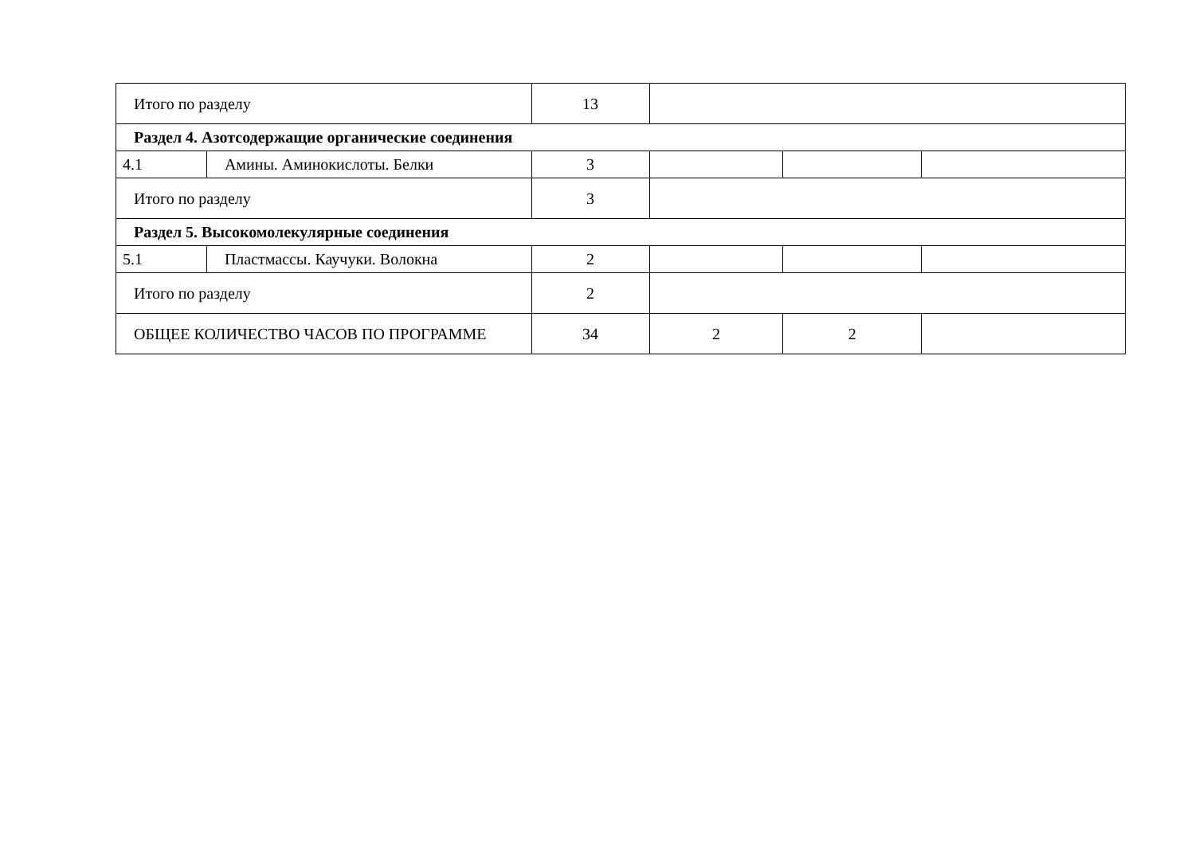| Итого по разделу | | 13 | | | |
| Раздел 4. Азотсодержащие органические соединения | | | | | |
| 4.1 | Амины. Аминокислоты. Белки | 3 | | | |
| Итого по разделу | | 3 | | | |
| Раздел 5. Высокомолекулярные соединения | | | | | |
| 5.1 | Пластмассы. Каучуки. Волокна | 2 | | | |
| Итого по разделу | | 2 | | | |
| ОБЩЕЕ КОЛИЧЕСТВО ЧАСОВ ПО ПРОГРАММЕ | | 34 | 2 | 2 | |